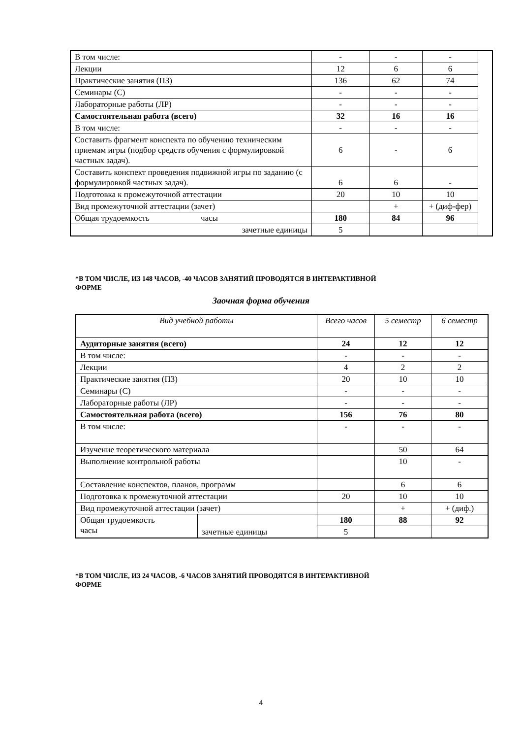| В том числе: | - | - | - | |
| Лекции | 12 | 6 | 6 | |
| Практические занятия (ПЗ) | 136 | 62 | 74 | |
| Семинары (С) | - | - | - | |
| Лабораторные работы (ЛР) | - | - | - | |
| Самостоятельная работа (всего) | 32 | 16 | 16 | |
| В том числе: | - | - | - | |
| Составить фрагмент конспекта по обучению техническим приемам игры (подбор средств обучения с формулировкой частных задач). | 6 | - | 6 | |
| Составить конспект проведения подвижной игры по заданию (с формулировкой частных задач). | 6 | 6 | - | |
| Подготовка к промежуточной аттестации | 20 | 10 | 10 | |
| Вид промежуточной аттестации (зачет) | | + | + (диф-фер) | |
| Общая трудоемкость часы | 180 | 84 | 96 | |
| зачетные единицы | 5 | | | |
*В ТОМ ЧИСЛЕ, ИЗ 148 ЧАСОВ, -40 ЧАСОВ ЗАНЯТИЙ ПРОВОДЯТСЯ В ИНТЕРАКТИВНОЙ
ФОРМЕ
Заочная форма обучения
| Вид учебной работы | | Всего часов | 5 семестр | 6 семестр |
| --- | --- | --- | --- | --- |
| Аудиторные занятия (всего) | | 24 | 12 | 12 |
| В том числе: | | - | - | - |
| Лекции | | 4 | 2 | 2 |
| Практические занятия (ПЗ) | | 20 | 10 | 10 |
| Семинары (С) | | - | - | - |
| Лабораторные работы (ЛР) | | - | - | - |
| Самостоятельная работа (всего) | | 156 | 76 | 80 |
| В том числе: | | - | - | - |
| Изучение теоретического материала | | | 50 | 64 |
| Выполнение контрольной работы | | | 10 | - |
| Составление конспектов, планов, программ | | | 6 | 6 |
| Подготовка к промежуточной аттестации | | 20 | 10 | 10 |
| Вид промежуточной аттестации (зачет) | | | + | + (диф.) |
| Общая трудоемкость часы | зачетные единицы | 180 | 88 | 92 |
| | | 5 | | |
*В ТОМ ЧИСЛЕ, ИЗ 24 ЧАСОВ, -6 ЧАСОВ ЗАНЯТИЙ ПРОВОДЯТСЯ В ИНТЕРАКТИВНОЙ
ФОРМЕ
4